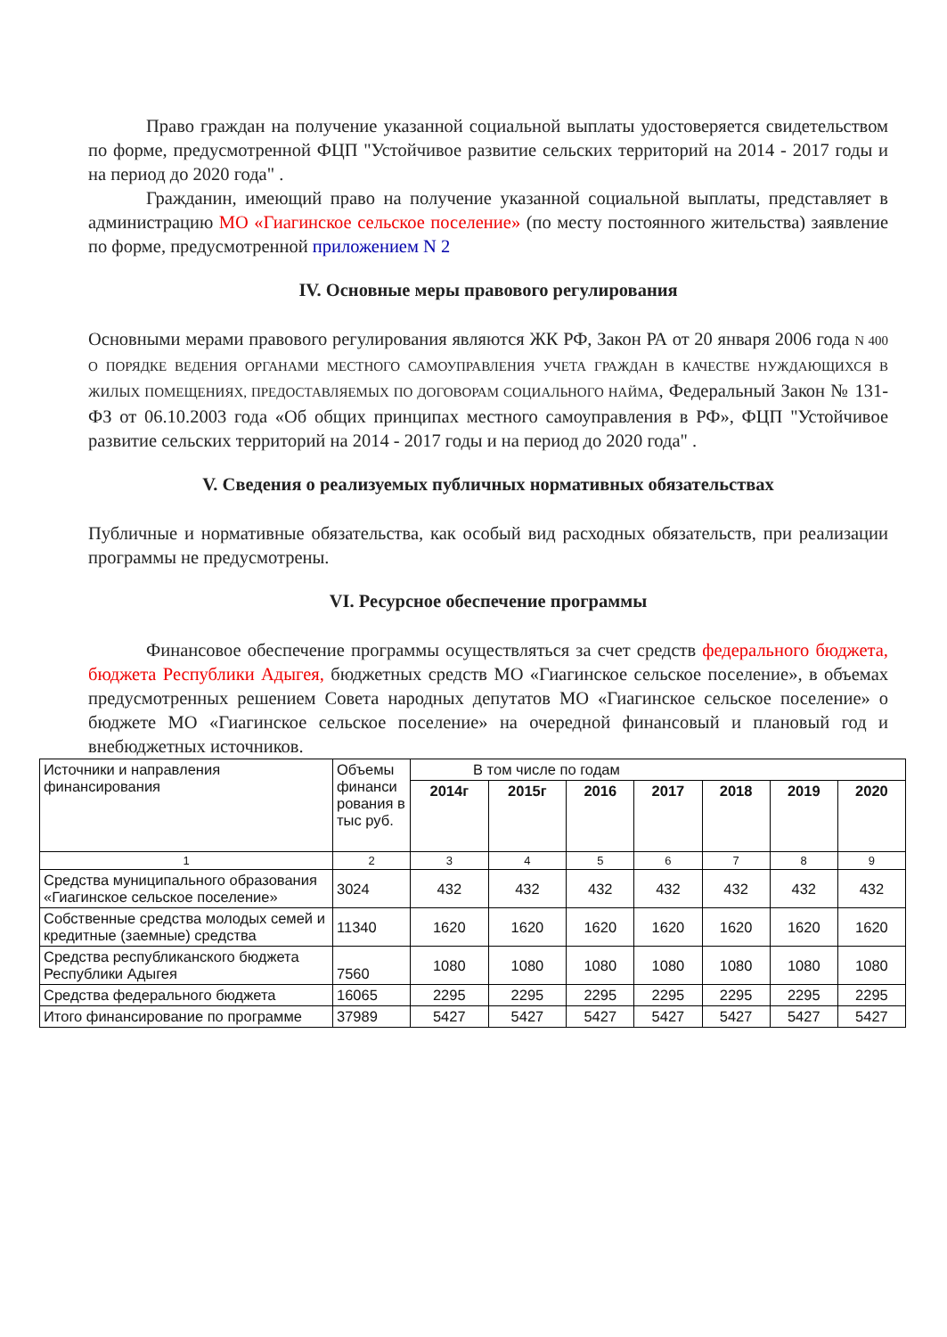Право граждан на получение указанной социальной выплаты удостоверяется свидетельством по форме, предусмотренной ФЦП "Устойчивое развитие сельских территорий на 2014 - 2017 годы и на период до 2020 года" .
Гражданин, имеющий право на получение указанной социальной выплаты, представляет в администрацию МО «Гиагинское сельское поселение» (по месту постоянного жительства) заявление по форме, предусмотренной приложением N 2
IV. Основные меры правового регулирования
Основными мерами правового регулирования являются ЖК РФ, Закон РА от 20 января 2006 года N 400 О ПОРЯДКЕ ВЕДЕНИЯ ОРГАНАМИ МЕСТНОГО САМОУПРАВЛЕНИЯ УЧЕТА ГРАЖДАН В КАЧЕСТВЕ НУЖДАЮЩИХСЯ В ЖИЛЫХ ПОМЕЩЕНИЯХ, ПРЕДОСТАВЛЯЕМЫХ ПО ДОГОВОРАМ СОЦИАЛЬНОГО НАЙМА, Федеральный Закон № 131-ФЗ от 06.10.2003 года «Об общих принципах местного самоуправления в РФ», ФЦП "Устойчивое развитие сельских территорий на 2014 - 2017 годы и на период до 2020 года" .
V. Сведения о реализуемых публичных нормативных обязательствах
Публичные и нормативные обязательства, как особый вид расходных обязательств, при реализации программы не предусмотрены.
VI. Ресурсное обеспечение программы
Финансовое обеспечение программы осуществляться за счет средств федерального бюджета, бюджета Республики Адыгея, бюджетных средств МО «Гиагинское сельское поселение», в объемах предусмотренных решением Совета народных депутатов МО «Гиагинское сельское поселение» о бюджете МО «Гиагинское сельское поселение» на очередной финансовый и плановый год и внебюджетных источников.
| Источники и направления финансирования | Объемы финанси рования в тыс руб. | В том числе по годам | | | | | | |
| | | 2014г | 2015г | 2016 | 2017 | 2018 | 2019 | 2020 |
| 1 | 2 | 3 | 4 | 5 | 6 | 7 | 8 | 9 |
| Средства муниципального образования «Гиагинское сельское поселение» | 3024 | 432 | 432 | 432 | 432 | 432 | 432 | 432 |
| Собственные средства молодых семей и кредитные (заемные) средства | 11340 | 1620 | 1620 | 1620 | 1620 | 1620 | 1620 | 1620 |
| Средства республиканского бюджета Республики Адыгея | 7560 | 1080 | 1080 | 1080 | 1080 | 1080 | 1080 | 1080 |
| Средства федерального бюджета | 16065 | 2295 | 2295 | 2295 | 2295 | 2295 | 2295 | 2295 |
| Итого финансирование по программе | 37989 | 5427 | 5427 | 5427 | 5427 | 5427 | 5427 | 5427 |